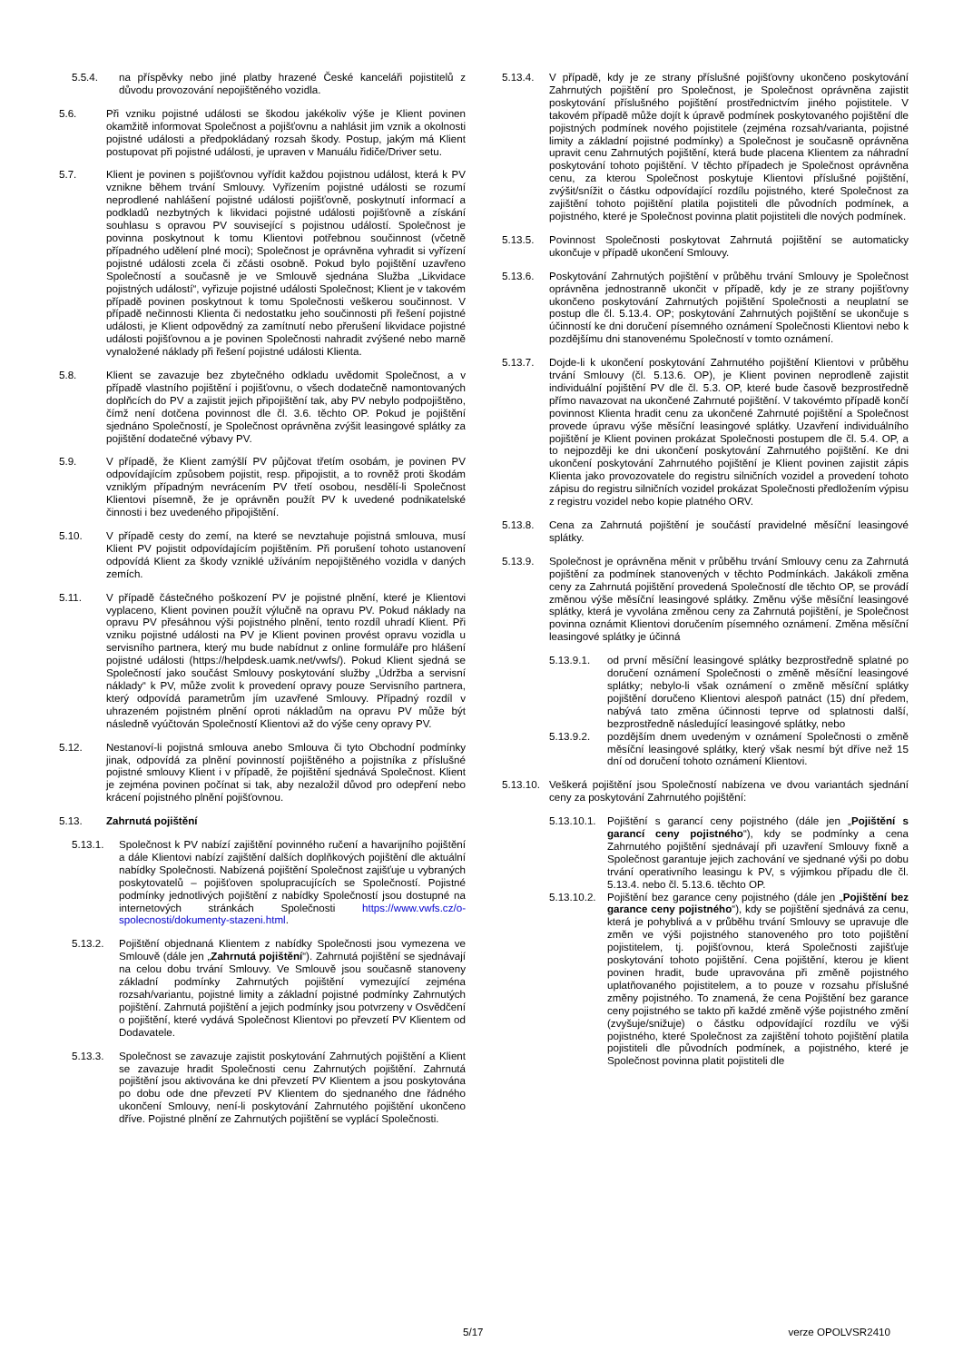5.5.4. na příspěvky nebo jiné platby hrazené České kanceláři pojistitelů z důvodu provozování nepojištěného vozidla.
5.6. Při vzniku pojistné události se škodou jakékoliv výše je Klient povinen okamžitě informovat Společnost a pojišťovnu a nahlásit jim vznik a okolnosti pojistné události a předpokládaný rozsah škody. Postup, jakým má Klient postupovat při pojistné události, je upraven v Manuálu řidiče/Driver setu.
5.7. Klient je povinen s pojišťovnou vyřídit každou pojistnou událost, která k PV vznikne během trvání Smlouvy. Vyřízením pojistné události se rozumí neprodlené nahlášení pojistné události pojišťovně, poskytnutí informací a podkladů nezbytných k likvidaci pojistné události pojišťovně a získání souhlasu s opravou PV související s pojistnou událostí. Společnost je povinna poskytnout k tomu Klientovi potřebnou součinnost (včetně případného udělení plné moci); Společnost je oprávněna vyhradit si vyřízení pojistné události zcela či zčásti osobně. Pokud bylo pojištění uzavřeno Společností a současně je ve Smlouvě sjednána Služba „Likvidace pojistných událostí“, vyřizuje pojistné události Společnost; Klient je v takovém případě povinen poskytnout k tomu Společnosti veškerou součinnost. V případě nečinnosti Klienta či nedostatku jeho součinnosti při řešení pojistné události, je Klient odpovědný za zamítnutí nebo přerušení likvidace pojistné události pojišťovnou a je povinen Společnosti nahradit zvýšené nebo marně vynaložené náklady při řešení pojistné události Klienta.
5.8. Klient se zavazuje bez zbytečného odkladu uvědomit Společnost, a v případě vlastního pojištění i pojišťovnu, o všech dodatečně namontovaných doplňcích do PV a zajistit jejich připojištění tak, aby PV nebylo podpojištěno, čímž není dotčena povinnost dle čl. 3.6. těchto OP. Pokud je pojištění sjednáno Společností, je Společnost oprávněna zvýšit leasingové splátky za pojištění dodatečné výbavy PV.
5.9. V případě, že Klient zamýšlí PV půjčovat třetím osobám, je povinen PV odpovídajícím způsobem pojistit, resp. připojistit, a to rovněž proti škodám vzniklým případným nevrácením PV třetí osobou, nesdělí-li Společnost Klientovi písemně, že je oprávněn použít PV k uvedené podnikatelské činnosti i bez uvedeného připojištění.
5.10. V případě cesty do zemí, na které se nevztahuje pojistná smlouva, musí Klient PV pojistit odpovídajícím pojištěním. Při porušení tohoto ustanovení odpovídá Klient za škody vzniklé užíváním nepojištěného vozidla v daných zemích.
5.11. V případě částečného poškození PV je pojistné plnění, které je Klientovi vyplaceno, Klient povinen použít výlučně na opravu PV. Pokud náklady na opravu PV přesáhnou výši pojistného plnění, tento rozdíl uhradí Klient. Při vzniku pojistné události na PV je Klient povinen provést opravu vozidla u servisního partnera, který mu bude nabídnut z online formuláře pro hlášení pojistné události (https://helpdesk.uamk.net/vwfs/). Pokud Klient sjedná se Společností jako součást Smlouvy poskytování služby „Údržba a servisní náklady“ k PV, může zvolit k provedení opravy pouze Servisního partnera, který odpovídá parametrům jím uzavřené Smlouvy. Případný rozdíl v uhrazeném pojistném plnění oproti nákladům na opravu PV může být následně vyúčtován Společností Klientovi až do výše ceny opravy PV.
5.12. Nestanoví-li pojistná smlouva anebo Smlouva či tyto Obchodní podmínky jinak, odpovídá za plnění povinností pojištěného a pojistníka z příslušné pojistné smlouvy Klient i v případě, že pojištění sjednává Společnost. Klient je zejména povinen počínat si tak, aby nezaložil důvod pro odepření nebo krácení pojistného plnění pojišťovnou.
5.13. Zahrnutá pojištění
5.13.1. Společnost k PV nabízí zajištění povinného ručení a havarijního pojištění a dále Klientovi nabízí zajištění dalších doplňkových pojištění dle aktuální nabídky Společnosti. Nabízená pojištění Společnost zajišťuje u vybraných poskytovatelů – pojišťoven spolupracujících se Společností. Pojistné podmínky jednotlivých pojištění z nabídky Společností jsou dostupné na internetových stránkách Společnosti https://www.vwfs.cz/o-spolecnosti/dokumenty-stazeni.html.
5.13.2. Pojištění objednaná Klientem z nabídky Společnosti jsou vymezena ve Smlouvě (dále jen „Zahrnutá pojištění“). Zahrnutá pojištění se sjednávají na celou dobu trvání Smlouvy. Ve Smlouvě jsou současně stanoveny základní podmínky Zahrnutých pojištění vymezující zejména rozsah/variantu, pojistné limity a základní pojistné podmínky Zahrnutých pojištění. Zahrnutá pojištění a jejich podmínky jsou potvrzeny v Osvědčení o pojištění, které vydává Společnost Klientovi po převzetí PV Klientem od Dodavatele.
5.13.3. Společnost se zavazuje zajistit poskytování Zahrnutých pojištění a Klient se zavazuje hradit Společnosti cenu Zahrnutých pojištění. Zahrnutá pojištění jsou aktivována ke dni převzetí PV Klientem a jsou poskytována po dobu ode dne převzetí PV Klientem do sjednaného dne řádného ukončení Smlouvy, není-li poskytování Zahrnutého pojištění ukončeno dříve. Pojistné plnění ze Zahrnutých pojištění se vyplácí Společnosti.
5.13.4. V případě, kdy je ze strany příslušné pojišťovny ukončeno poskytování Zahrnutých pojištění pro Společnost, je Společnost oprávněna zajistit poskytování příslušného pojištění prostřednictvím jiného pojistitele. V takovém případě může dojít k úpravě podmínek poskytovaného pojištění dle pojistných podmínek nového pojistitele (zejména rozsah/varianta, pojistné limity a základní pojistné podmínky) a Společnost je současně oprávněna upravit cenu Zahrnutých pojištění, která bude placena Klientem za náhradní poskytování tohoto pojištění. V těchto případech je Společnost oprávněna cenu, za kterou Společnost poskytuje Klientovi příslušné pojištění, zvýšit/snížit o částku odpovídající rozdílu pojistného, které Společnost za zajištění tohoto pojištění platila pojistiteli dle původních podmínek, a pojistného, které je Společnost povinna platit pojistiteli dle nových podmínek.
5.13.5. Povinnost Společnosti poskytovat Zahrnutá pojištění se automaticky ukončuje v případě ukončení Smlouvy.
5.13.6. Poskytování Zahrnutých pojištění v průběhu trvání Smlouvy je Společnost oprávněna jednostranně ukončit v případě, kdy je ze strany pojišťovny ukončeno poskytování Zahrnutých pojištění Společnosti a neuplatní se postup dle čl. 5.13.4. OP; poskytování Zahrnutých pojištění se ukončuje s účinností ke dni doručení písemného oznámení Společnosti Klientovi nebo k pozdějšímu dni stanovenému Společností v tomto oznámení.
5.13.7. Dojde-li k ukončení poskytování Zahrnutého pojištění Klientovi v průběhu trvání Smlouvy (čl. 5.13.6. OP), je Klient povinen neprodleně zajistit individuální pojištění PV dle čl. 5.3. OP, které bude časově bezprostředně přímo navazovat na ukončené Zahrnuté pojištění. V takovémto případě končí povinnost Klienta hradit cenu za ukončené Zahrnuté pojištění a Společnost provede úpravu výše měsíční leasingové splátky. Uzavření individuálního pojištění je Klient povinen prokázat Společnosti postupem dle čl. 5.4. OP, a to nejpozději ke dni ukončení poskytování Zahrnutého pojištění. Ke dni ukončení poskytování Zahrnutého pojištění je Klient povinen zajistit zápis Klienta jako provozovatele do registru silničních vozidel a provedení tohoto zápisu do registru silničních vozidel prokázat Společnosti předložením výpisu z registru vozidel nebo kopie platného ORV.
5.13.8. Cena za Zahrnutá pojištění je součástí pravidelné měsíční leasingové splátky.
5.13.9. Společnost je oprávněna měnit v průběhu trvání Smlouvy cenu za Zahrnutá pojištění za podmínek stanovených v těchto Podmínkách. Jakákoli změna ceny za Zahrnutá pojištění provedená Společností dle těchto OP, se provádí změnou výše měsíční leasingové splátky. Změnu výše měsíční leasingové splátky, která je vyvolána změnou ceny za Zahrnutá pojištění, je Společnost povinna oznámit Klientovi doručením písemného oznámení. Změna měsíční leasingové splátky je účinná
5.13.9.1. od první měsíční leasingové splátky bezprostředně splatné po doručení oznámení Společnosti o změně měsíční leasingové splátky; nebylo-li však oznámení o změně měsíční splátky pojištění doručeno Klientovi alespoň patnáct (15) dní předem, nabývá tato změna účinnosti teprve od splatnosti další, bezprostředně následující leasingové splátky, nebo
5.13.9.2. pozdějším dnem uvedeným v oznámení Společnosti o změně měsíční leasingové splátky, který však nesmí být dříve než 15 dní od doručení tohoto oznámení Klientovi.
5.13.10. Veškerá pojištění jsou Společností nabízena ve dvou variantách sjednání ceny za poskytování Zahrnutého pojištění:
5.13.10.1. Pojištění s garancí ceny pojistného (dále jen „Pojištění s garancí ceny pojistného“), kdy se podmínky a cena Zahrnutého pojištění sjednávají při uzavření Smlouvy fixně a Společnost garantuje jejich zachování ve sjednané výši po dobu trvání operativního leasingu k PV, s výjimkou případu dle čl. 5.13.4. nebo čl. 5.13.6. těchto OP.
5.13.10.2. Pojištění bez garance ceny pojistného (dále jen „Pojištění bez garance ceny pojistného“), kdy se pojištění sjednává za cenu, která je pohyblivá a v průběhu trvání Smlouvy se upravuje dle změn ve výši pojistného stanoveného pro toto pojištění pojistitelem, tj. pojišťovnou, která Společnosti zajišťuje poskytování tohoto pojištění. Cena pojištění, kterou je klient povinen hradit, bude upravována při změně pojistného uplatňovaného pojistitelem, a to pouze v rozsahu příslušné změny pojistného. To znamená, že cena Pojištění bez garance ceny pojistného se takto při každé změně výše pojistného změní (zvyšuje/snižuje) o částku odpovídající rozdílu ve výši pojistného, které Společnost za zajištění tohoto pojištění platila pojistiteli dle původních podmínek, a pojistného, které je Společnost povinna platit pojistiteli dle
5/17 verze OPOLVSR2410